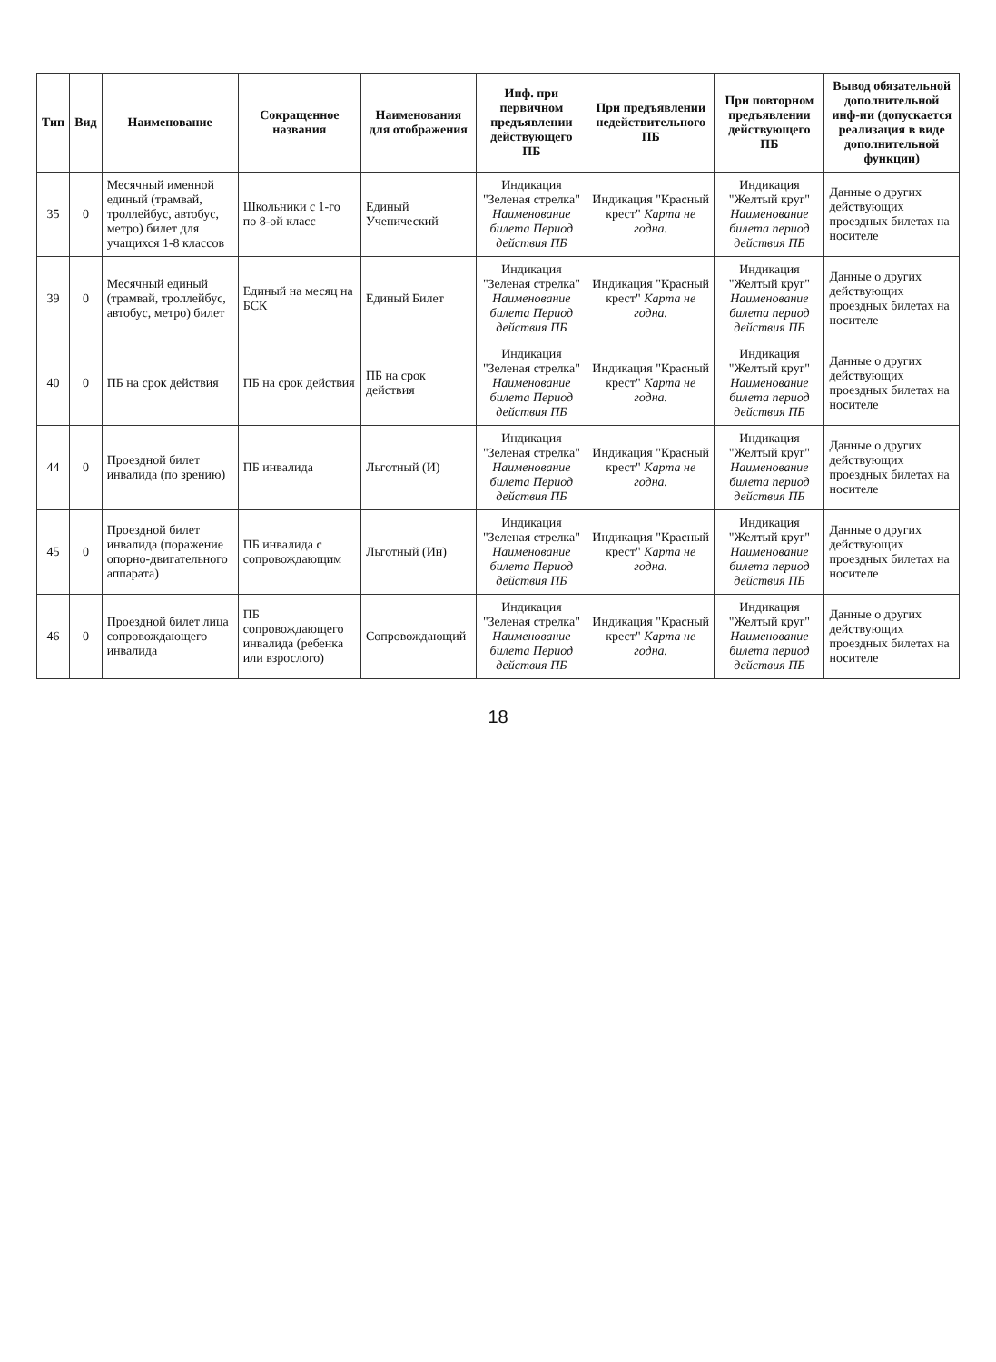| Тип | Вид | Наименование | Сокращенное названия | Наименования для отображения | Инф. при первичном предъявлении действующего ПБ | При предъявлении недействительного ПБ | При повторном предъявлении действующего ПБ | Вывод обязательной дополнительной инф-ии (допускается реализация в виде дополнительной функции) |
| --- | --- | --- | --- | --- | --- | --- | --- | --- |
| 35 | 0 | Месячный именной единый (трамвай, троллейбус, автобус, метро) билет для учащихся 1-8 классов | Школьники с 1-го по 8-ой класс | Единый Ученический | Индикация "Зеленая стрелка" Наименование билета Период действия ПБ | Индикация "Красный крест" Карта не годна. | Индикация "Желтый круг" Наименование билета период действия ПБ | Данные о других действующих проездных билетах на носителе |
| 39 | 0 | Месячный единый (трамвай, троллейбус, автобус, метро) билет | Единый на месяц на БСК | Единый Билет | Индикация "Зеленая стрелка" Наименование билета Период действия ПБ | Индикация "Красный крест" Карта не годна. | Индикация "Желтый круг" Наименование билета период действия ПБ | Данные о других действующих проездных билетах на носителе |
| 40 | 0 | ПБ на срок действия | ПБ на срок действия | ПБ на срок действия | Индикация "Зеленая стрелка" Наименование билета Период действия ПБ | Индикация "Красный крест" Карта не годна. | Индикация "Желтый круг" Наименование билета период действия ПБ | Данные о других действующих проездных билетах на носителе |
| 44 | 0 | Проездной билет инвалида (по зрению) | ПБ инвалида | Льготный (И) | Индикация "Зеленая стрелка" Наименование билета Период действия ПБ | Индикация "Красный крест" Карта не годна. | Индикация "Желтый круг" Наименование билета период действия ПБ | Данные о других действующих проездных билетах на носителе |
| 45 | 0 | Проездной билет инвалида (поражение опорно-двигательного аппарата) | ПБ инвалида с сопровождающим | Льготный (Ин) | Индикация "Зеленая стрелка" Наименование билета Период действия ПБ | Индикация "Красный крест" Карта не годна. | Индикация "Желтый круг" Наименование билета период действия ПБ | Данные о других действующих проездных билетах на носителе |
| 46 | 0 | Проездной билет лица сопровождающего инвалида | ПБ сопровождающего инвалида (ребенка или взрослого) | Сопровождающий | Индикация "Зеленая стрелка" Наименование билета Период действия ПБ | Индикация "Красный крест" Карта не годна. | Индикация "Желтый круг" Наименование билета период действия ПБ | Данные о других действующих проездных билетах на носителе |
18